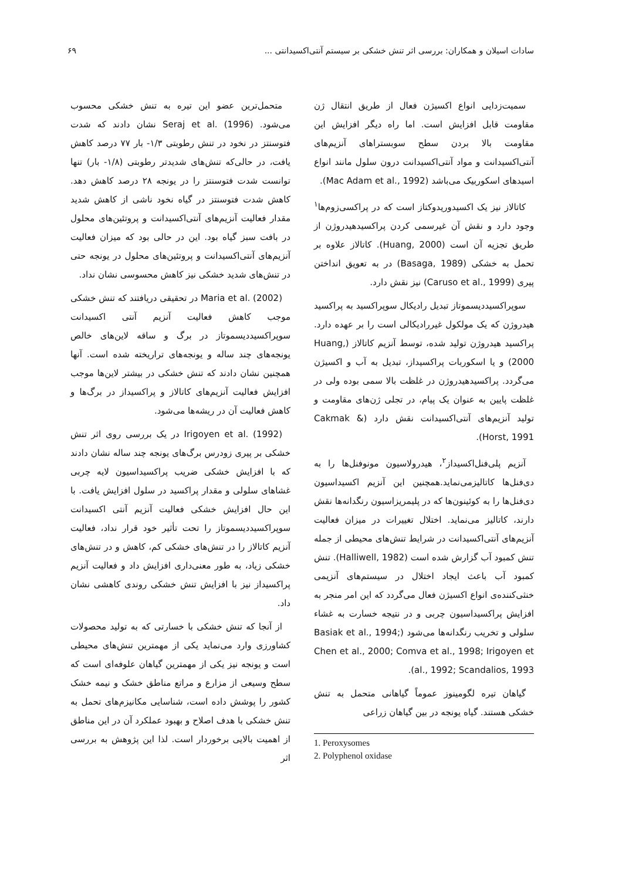سادات اسیلان و همکاران: بررسی اثر تنش خشکی بر سیستم آنتی‌اکسیدانتی ... ۶۹
سمیت‌زدایی انواع اکسیژن فعال از طریق انتقال ژن مقاومت قابل افزایش است. اما راه دیگر افزایش این مقاومت بالا بردن سطح سوبستراهای آنزیم‌های آنتی‌اکسیدانت و مواد آنتی‌اکسیدانت درون سلول مانند انواع اسیدهای اسکوربیک می‌باشد (Mac Adam et al., 1992).
کاتالاز نیز یک اکسیدوریدوکتاز است که در پراکسی‌زوم‌ها<sup>۱</sup> وجود دارد و نقش آن غیرسمی کردن پراکسیدهیدروژن از طریق تجزیه آن است (Huang, 2000). کاتالاز علاوه بر تحمل به خشکی (Basaga, 1989) در به تعویق انداختن پیری (Caruso et al., 1999) نیز نقش دارد.
سوپراکسیددیسموتاز تبدیل رادیکال سوپراکسید به پراکسید هیدروژن که یک مولکول غیررادیکالی است را بر عهده دارد. پراکسید هیدروژن تولید شده، توسط آنزیم کاتالاز (Huang, 2000) و یا اسکوربات پراکسیداز، تبدیل به آب و اکسیژن می‌گردد. پراکسیدهیدروژن در غلظت بالا سمی بوده ولی در غلظت پایین به عنوان یک پیام، در تجلی ژن‌های مقاومت و تولید آنزیم‌های آنتی‌اکسیدانت نقش دارد (Cakmak & Horst, 1991).
آنزیم پلی‌فنل‌اکسیداز<sup>۲</sup>، هیدرولاسیون مونوفنل‌ها را به دی‌فنل‌ها کاتالیزمی‌نماید.همچنین این آنزیم اکسیداسیون دی‌فنل‌ها را به کوئینون‌ها که در پلیمریزاسیون رنگدانه‌ها نقش دارند، کاتالیز می‌نماید. اختلال تغییرات در میزان فعالیت آنزیم‌های آنتی‌اکسیدانت در شرایط تنش‌های محیطی از جمله تنش کمبود آب گزارش شده است (Halliwell, 1982). تنش کمبود آب باعث ایجاد اختلال در سیستم‌های آنزیمی خنثی‌کننده‌ی انواع اکسیژن فعال می‌گردد که این امر منجر به افزایش پراکسیداسیون چربی و در نتیجه خسارت به غشاء سلولی و تخریب رنگدانه‌ها می‌شود (Basiak et al., 1994; Chen et al., 2000; Comva et al., 1998; Irigoyen et al., 1992; Scandalios, 1993).
گیاهان تیره لگومینوز عموماً گیاهانی متحمل به تنش خشکی هستند. گیاه یونجه در بین گیاهان زراعی
1. Peroxysomes
2. Polyphenol oxidase
متحمل‌ترین عضو این تیره به تنش خشکی محسوب می‌شود. Seraj et al. (1996) نشان دادند که شدت فتوسنتز در نخود در تنش رطوبتی ۱/۳- بار ۷۷ درصد کاهش یافت، در حالی‌که تنش‌های شدیدتر رطوبتی (۱/۸- بار) تنها توانست شدت فتوسنتز را در یونجه ۲۸ درصد کاهش دهد. کاهش شدت فتوسنتز در گیاه نخود ناشی از کاهش شدید مقدار فعالیت آنزیم‌های آنتی‌اکسیدانت و پروتئین‌های محلول در بافت سبز گیاه بود. این در حالی بود که میزان فعالیت آنزیم‌های آنتی‌اکسیدانت و پروتئین‌های محلول در یونجه حتی در تنش‌های شدید خشکی نیز کاهش محسوسی نشان نداد.
Maria et al. (2002) در تحقیقی دریافتند که تنش خشکی موجب کاهش فعالیت آنزیم آنتی اکسیدانت سوپراکسیددیسموتاز در برگ و ساقه لاین‌های خالص یونجه‌های چند ساله و یونجه‌های تراریخته شده است. آنها همچنین نشان دادند که تنش خشکی در بیشتر لاین‌ها موجب افزایش فعالیت آنزیم‌های کاتالاز و پراکسیداز در برگ‌ها و کاهش فعالیت آن در ریشه‌ها می‌شود.
Irigoyen et al. (1992) در یک بررسی روی اثر تنش خشکی بر پیری زودرس برگ‌های یونجه چند ساله نشان دادند که با افزایش خشکی ضریب پراکسیداسیون لایه چربی غشاهای سلولی و مقدار پراکسید در سلول افزایش یافت. با این حال افزایش خشکی فعالیت آنزیم آنتی اکسیدانت سوپراکسیددیسموتاز را تحت تأثیر خود قرار نداد، فعالیت آنزیم کاتالاز را در تنش‌های خشکی کم، کاهش و در تنش‌های خشکی زیاد، به طور معنی‌داری افزایش داد و فعالیت آنزیم پراکسیداز نیز با افزایش تنش خشکی روندی کاهشی نشان داد.
از آنجا که تنش خشکی با خسارتی که به تولید محصولات کشاورزی وارد می‌نماید یکی از مهمترین تنش‌های محیطی است و یونجه نیز یکی از مهمترین گیاهان علوفه‌ای است که سطح وسیعی از مزارع و مراتع مناطق خشک و نیمه خشک کشور را پوشش داده است، شناسایی مکانیزم‌های تحمل به تنش خشکی با هدف اصلاح و بهبود عملکرد آن در این مناطق از اهمیت بالایی برخوردار است. لذا این پژوهش به بررسی اثر